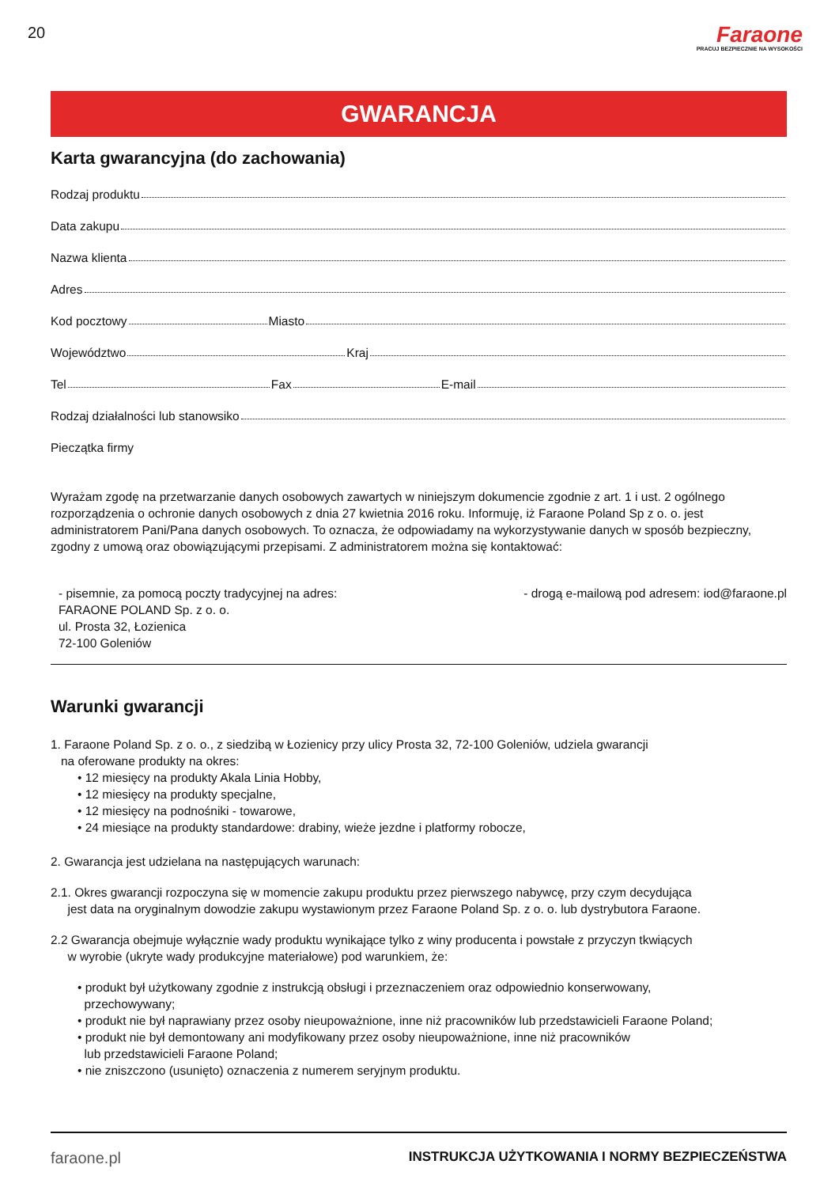20
Faraone
PRACUJ BEZPIECZNIE NA WYSOKOŚCI
GWARANCJA
Karta gwarancyjna (do zachowania)
Rodzaj produktu
Data zakupu
Nazwa klienta
Adres
Kod pocztowy Miasto
Województwo Kraj
Tel Fax E-mail
Rodzaj działalności lub stanowsiko
Pieczątka firmy
Wyrażam zgodę na przetwarzanie danych osobowych zawartych w niniejszym dokumencie zgodnie z art. 1 i ust. 2 ogólnego rozporządzenia o ochronie danych osobowych z dnia 27 kwietnia 2016 roku. Informuję, iż Faraone Poland Sp z o. o. jest administratorem Pani/Pana danych osobowych. To oznacza, że odpowiadamy na wykorzystywanie danych w sposób bezpieczny, zgodny z umową oraz obowiązującymi przepisami. Z administratorem można się kontaktować:
- pisemnie, za pomocą poczty tradycyjnej na adres:
FARAONE POLAND Sp. z o. o.
ul. Prosta 32, Łozienica
72-100 Goleniów
- drogą e-mailową pod adresem: iod@faraone.pl
Warunki gwarancji
1. Faraone Poland Sp. z o. o., z siedzibą w Łozienicy przy ulicy Prosta 32, 72-100 Goleniów, udziela gwarancji
na oferowane produkty na okres:
• 12 miesięcy na produkty Akala Linia Hobby,
• 12 miesięcy na produkty specjalne,
• 12 miesięcy na podnośniki - towarowe,
• 24 miesiące na produkty standardowe: drabiny, wieże jezdne i platformy robocze,
2. Gwarancja jest udzielana na następujących warunach:
2.1. Okres gwarancji rozpoczyna się w momencie zakupu produktu przez pierwszego nabywcę, przy czym decydująca
jest data na oryginalnym dowodzie zakupu wystawionym przez Faraone Poland Sp. z o. o. lub dystrybutora Faraone.
2.2 Gwarancja obejmuje wyłącznie wady produktu wynikające tylko z winy producenta i powstałe z przyczyn tkwiących
w wyrobie (ukryte wady produkcyjne materiałowe) pod warunkiem, że:
• produkt był użytkowany zgodnie z instrukcją obsługi i przeznaczeniem oraz odpowiednio konserwowany,
przechowywany;
• produkt nie był naprawiany przez osoby nieupoważnione, inne niż pracowników lub przedstawicieli Faraone Poland;
• produkt nie był demontowany ani modyfikowany przez osoby nieupoważnione, inne niż pracowników
lub przedstawicieli Faraone Poland;
• nie zniszczono (usunięto) oznaczenia z numerem seryjnym produktu.
faraone.pl INSTRUKCJA UŻYTKOWANIA I NORMY BEZPIECZEŃSTWA